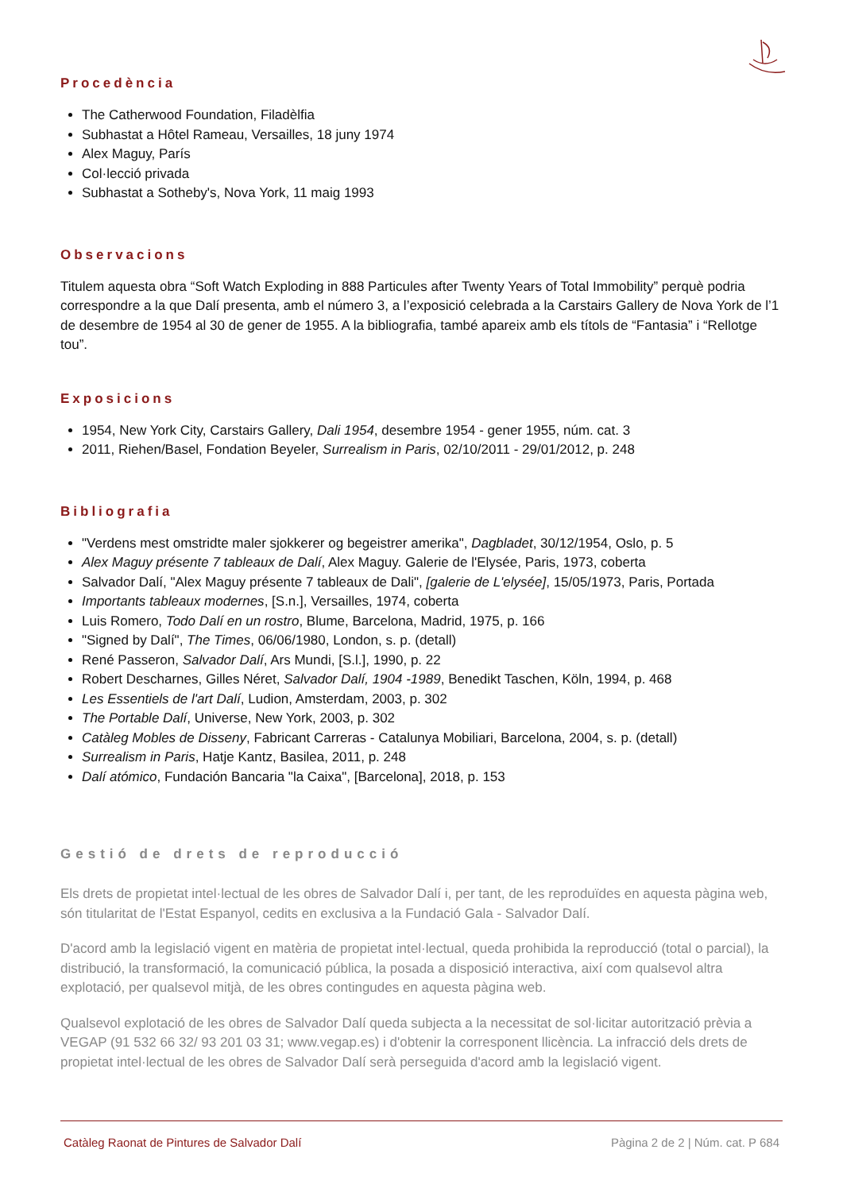Procedència
The Catherwood Foundation, Filadèlfia
Subhastat a Hôtel Rameau, Versailles, 18 juny 1974
Alex Maguy, París
Col·lecció privada
Subhastat a Sotheby's, Nova York, 11 maig 1993
Observacions
Titulem aquesta obra “Soft Watch Exploding in 888 Particules after Twenty Years of Total Immobility” perquè podria correspondre a la que Dalí presenta, amb el número 3, a l’exposició celebrada a la Carstairs Gallery de Nova York de l’1 de desembre de 1954 al 30 de gener de 1955. A la bibliografia, també apareix amb els títols de “Fantasia” i “Rellotge tou”.
Exposicions
1954, New York City, Carstairs Gallery, Dali 1954, desembre 1954 - gener 1955, núm. cat. 3
2011, Riehen/Basel, Fondation Beyeler, Surrealism in Paris, 02/10/2011 - 29/01/2012, p. 248
Bibliografia
"Verdens mest omstridte maler sjokkerer og begeistrer amerika", Dagbladet, 30/12/1954, Oslo, p. 5
Alex Maguy présente 7 tableaux de Dalí, Alex Maguy. Galerie de l'Elysée, Paris, 1973, coberta
Salvador Dalí, "Alex Maguy présente 7 tableaux de Dali", [galerie de L'elysée], 15/05/1973, Paris, Portada
Importants tableaux modernes, [S.n.], Versailles, 1974, coberta
Luis Romero, Todo Dalí en un rostro, Blume, Barcelona, Madrid, 1975, p. 166
"Signed by Dalí", The Times, 06/06/1980, London, s. p. (detall)
René Passeron, Salvador Dalí, Ars Mundi, [S.l.], 1990, p. 22
Robert Descharnes, Gilles Néret, Salvador Dalí, 1904 -1989, Benedikt Taschen, Köln, 1994, p. 468
Les Essentiels de l'art Dalí, Ludion, Amsterdam, 2003, p. 302
The Portable Dalí, Universe, New York, 2003, p. 302
Catàleg Mobles de Disseny, Fabricant Carreras - Catalunya Mobiliari, Barcelona, 2004, s. p. (detall)
Surrealism in Paris, Hatje Kantz, Basilea, 2011, p. 248
Dalí atómico, Fundación Bancaria "la Caixa", [Barcelona], 2018, p. 153
Gestió de drets de reproducció
Els drets de propietat intel·lectual de les obres de Salvador Dalí i, per tant, de les reproduïdes en aquesta pàgina web, són titularitat de l'Estat Espanyol, cedits en exclusiva a la Fundació Gala - Salvador Dalí.
D'acord amb la legislació vigent en matèria de propietat intel·lectual, queda prohibida la reproducció (total o parcial), la distribució, la transformació, la comunicació pública, la posada a disposició interactiva, així com qualsevol altra explotació, per qualsevol mitjà, de les obres contingudes en aquesta pàgina web.
Qualsevol explotació de les obres de Salvador Dalí queda subjecta a la necessitat de sol·licitar autorització prèvia a VEGAP (91 532 66 32/ 93 201 03 31; www.vegap.es) i d'obtenir la corresponent llicència. La infracció dels drets de propietat intel·lectual de les obres de Salvador Dalí serà perseguida d'acord amb la legislació vigent.
Catàleg Raonat de Pintures de Salvador Dalí Pàgina 2 de 2 | Núm. cat. P 684